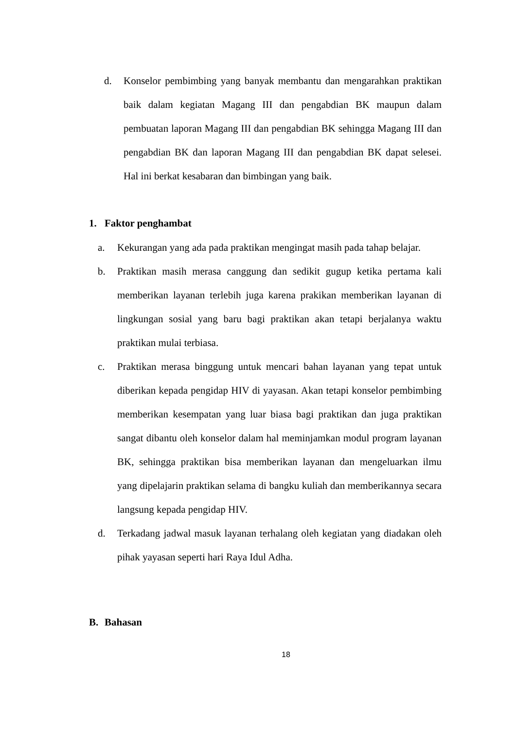d. Konselor pembimbing yang banyak membantu dan mengarahkan praktikan baik dalam kegiatan Magang III dan pengabdian BK maupun dalam pembuatan laporan Magang III dan pengabdian BK sehingga Magang III dan pengabdian BK dan laporan Magang III dan pengabdian BK dapat selesei. Hal ini berkat kesabaran dan bimbingan yang baik.
1. Faktor penghambat
a. Kekurangan yang ada pada praktikan mengingat masih pada tahap belajar.
b. Praktikan masih merasa canggung dan sedikit gugup ketika pertama kali memberikan layanan terlebih juga karena prakikan memberikan layanan di lingkungan sosial yang baru bagi praktikan akan tetapi berjalanya waktu praktikan mulai terbiasa.
c. Praktikan merasa binggung untuk mencari bahan layanan yang tepat untuk diberikan kepada pengidap HIV di yayasan. Akan tetapi konselor pembimbing memberikan kesempatan yang luar biasa bagi praktikan dan juga praktikan sangat dibantu oleh konselor dalam hal meminjamkan modul program layanan BK, sehingga praktikan bisa memberikan layanan dan mengeluarkan ilmu yang dipelajarin praktikan selama di bangku kuliah dan memberikannya secara langsung kepada pengidap HIV.
d. Terkadang jadwal masuk layanan terhalang oleh kegiatan yang diadakan oleh pihak yayasan seperti hari Raya Idul Adha.
B. Bahasan
18